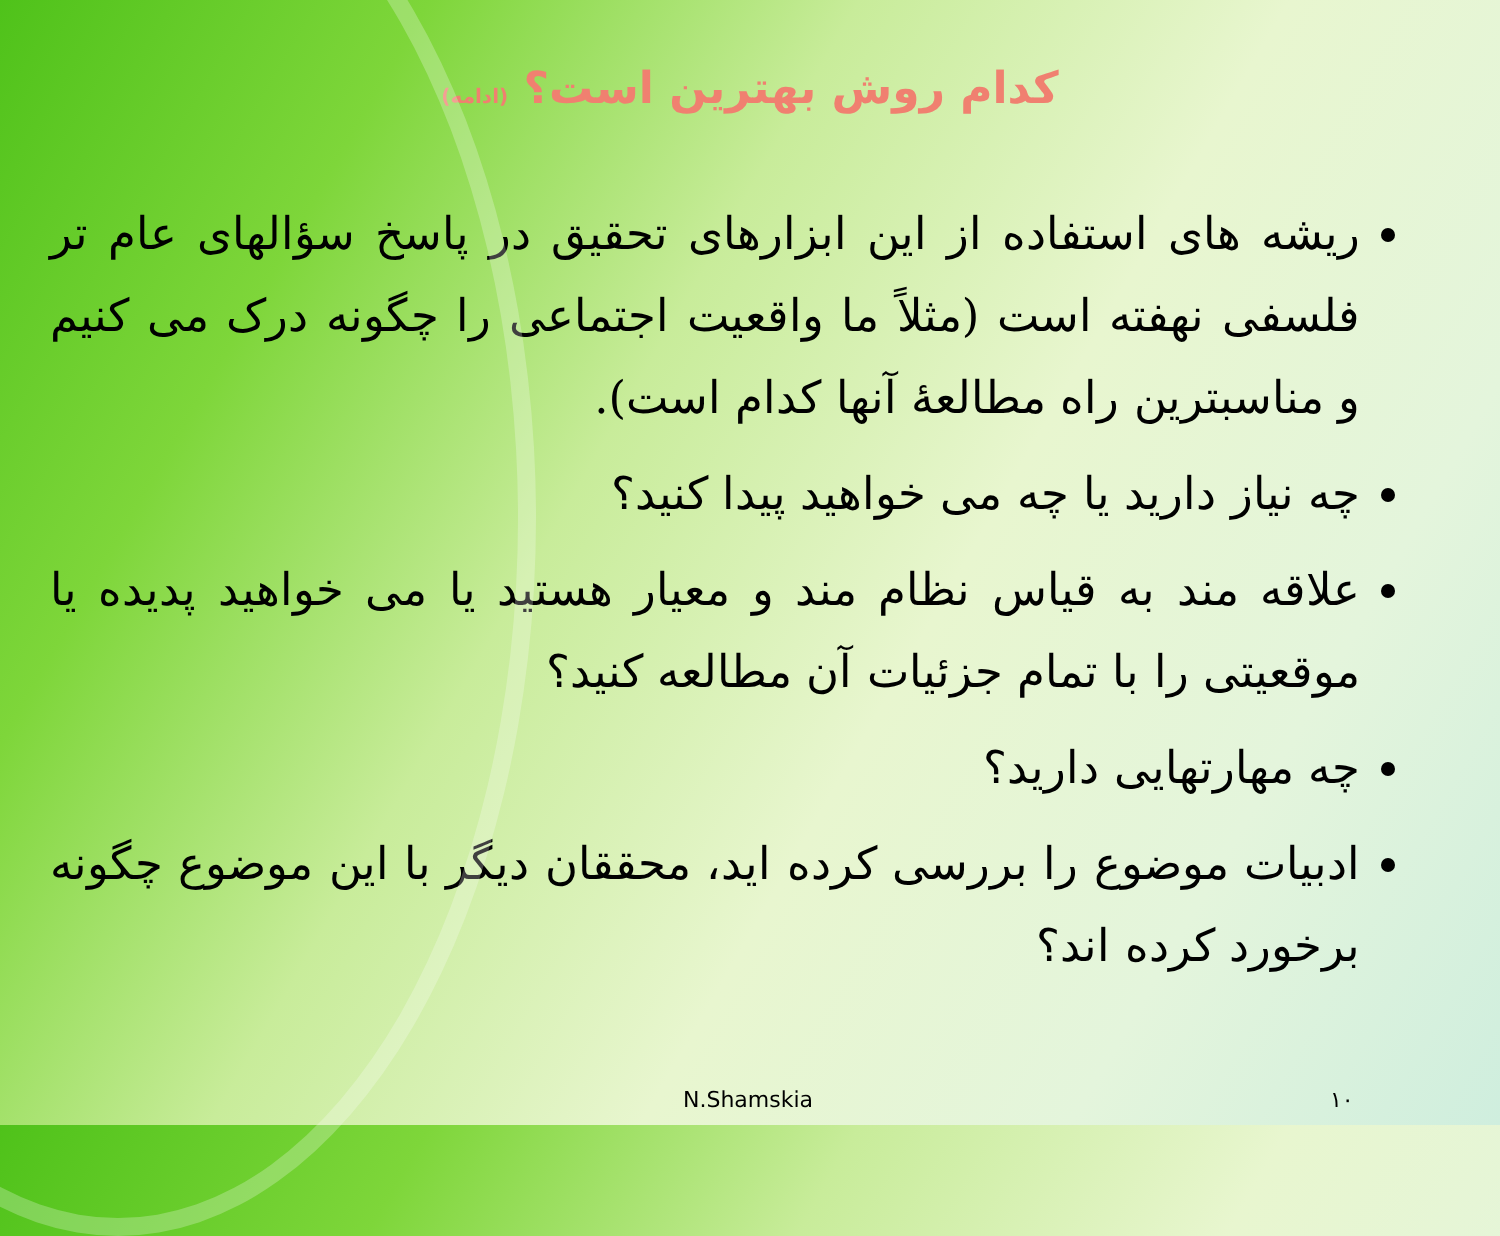کدام روش بهترین است؟ (ادامه)
ریشه های استفاده از این ابزارهای تحقیق در پاسخ سؤالهای عام تر فلسفی نهفته است (مثلاً ما واقعیت اجتماعی را چگونه درک می کنیم و مناسبترین راه مطالعهٔ آنها کدام است).
چه نیاز دارید یا چه می خواهید پیدا کنید؟
علاقه مند به قیاس نظام مند و معیار هستید یا می خواهید پدیده یا موقعیتی را با تمام جزئیات آن مطالعه کنید؟
چه مهارتهایی دارید؟
ادبیات موضوع را بررسی کرده اید، محققان دیگر با این موضوع چگونه برخورد کرده اند؟
N.Shamskia ١٠